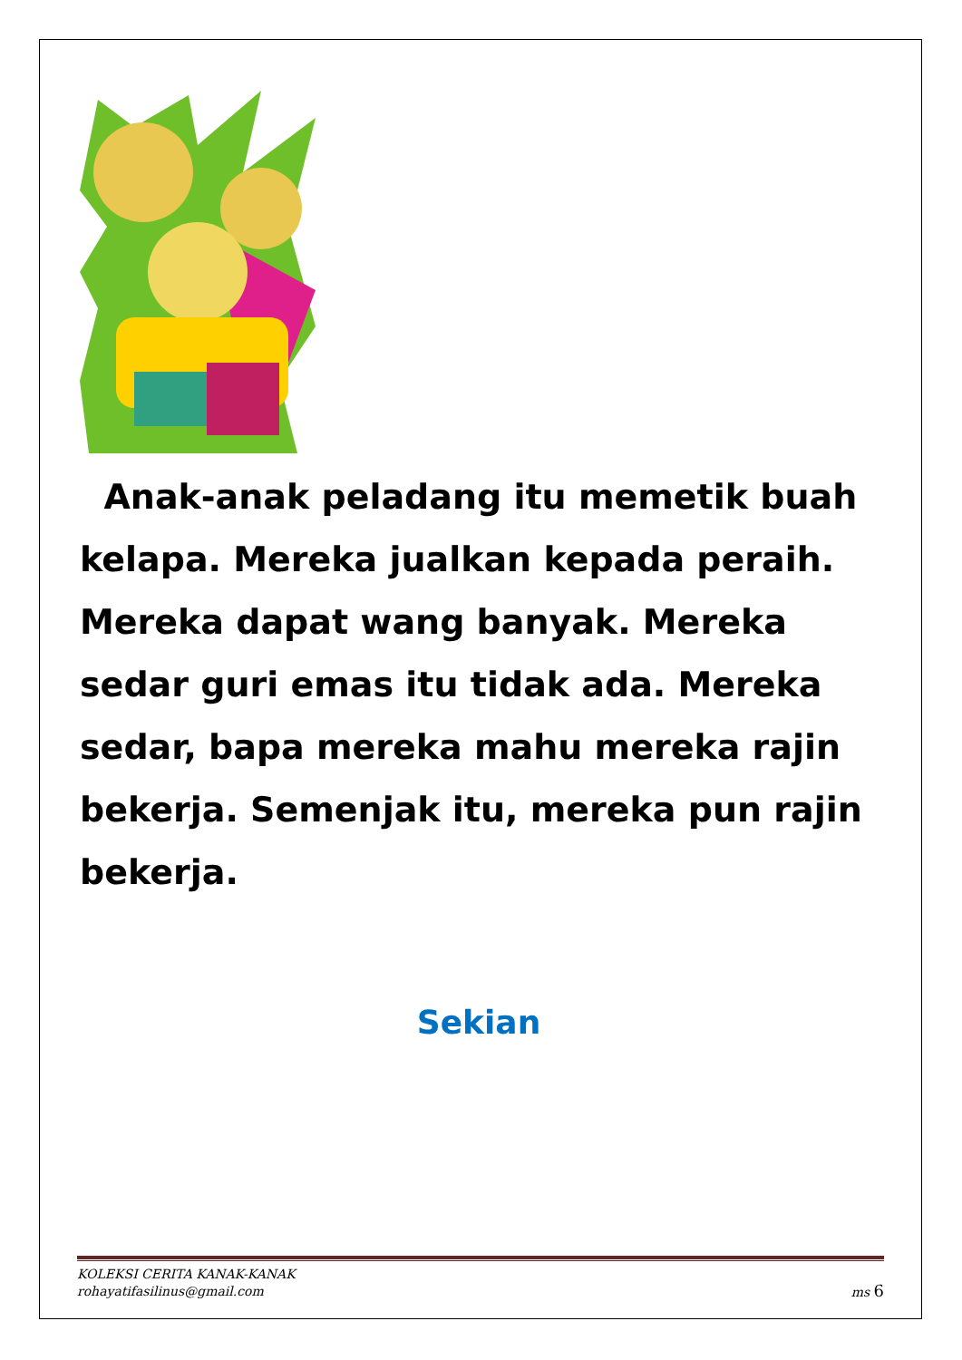Anak-anak peladang itu memetik buah kelapa. Mereka jualkan kepada peraih. Mereka dapat wang banyak. Mereka sedar guri emas itu tidak ada. Mereka sedar, bapa mereka mahu mereka rajin bekerja. Semenjak itu, mereka pun rajin bekerja.
Sekian
KOLEKSI CERITA KANAK-KANAK
rohayatifasilinus@gmail.com ms 6